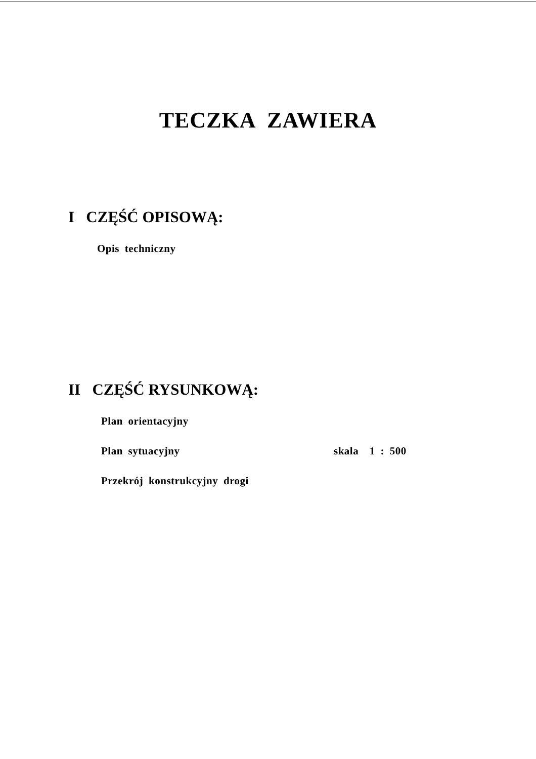TECZKA ZAWIERA
I CZĘŚĆ OPISOWĄ:
Opis techniczny
II CZĘŚĆ RYSUNKOWĄ:
Plan orientacyjny
Plan sytuacyjny skala 1 : 500
Przekrój konstrukcyjny drogi